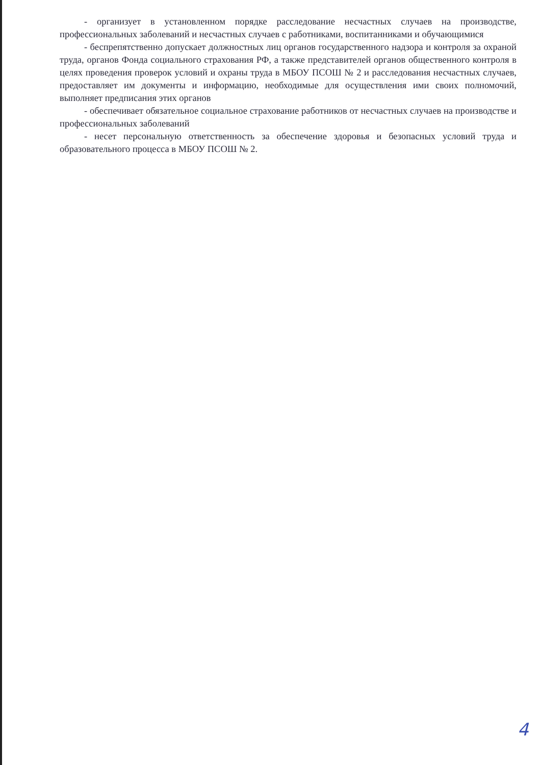- организует в установленном порядке расследование несчастных случаев на производстве, профессиональных заболеваний и несчастных случаев с работниками, воспитанниками и обучающимися
- беспрепятственно допускает должностных лиц органов государственного надзора и контроля за охраной труда, органов Фонда социального страхования РФ, а также представителей органов общественного контроля в целях проведения проверок условий и охраны труда в МБОУ ПСОШ № 2 и расследования несчастных случаев, предоставляет им документы и информацию, необходимые для осуществления ими своих полномочий, выполняет предписания этих органов
- обеспечивает обязательное социальное страхование работников от несчастных случаев на производстве и профессиональных заболеваний
- несет персональную ответственность за обеспечение здоровья и безопасных условий труда и образовательного процесса в МБОУ ПСОШ № 2.
4